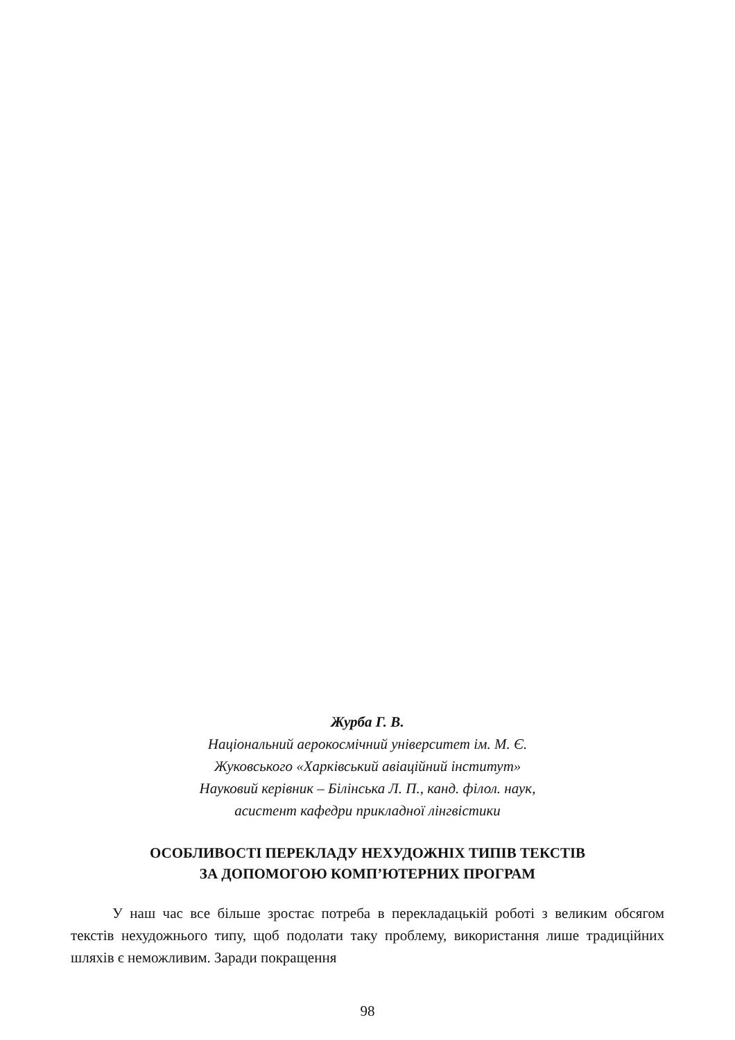Журба Г. В.
Національний аерокосмічний університет ім. М. Є.
Жуковського «Харківський авіаційний інститут»
Науковий керівник – Білінська Л. П., канд. філол. наук,
асистент кафедри прикладної лінгвістики
ОСОБЛИВОСТІ ПЕРЕКЛАДУ НЕХУДОЖНІХ ТИПІВ ТЕКСТІВ
ЗА ДОПОМОГОЮ КОМП’ЮТЕРНИХ ПРОГРАМ
У наш час все більше зростає потреба в перекладацькій роботі з великим обсягом текстів нехудожнього типу, щоб подолати таку проблему, використання лише традиційних шляхів є неможливим. Заради покращення
98